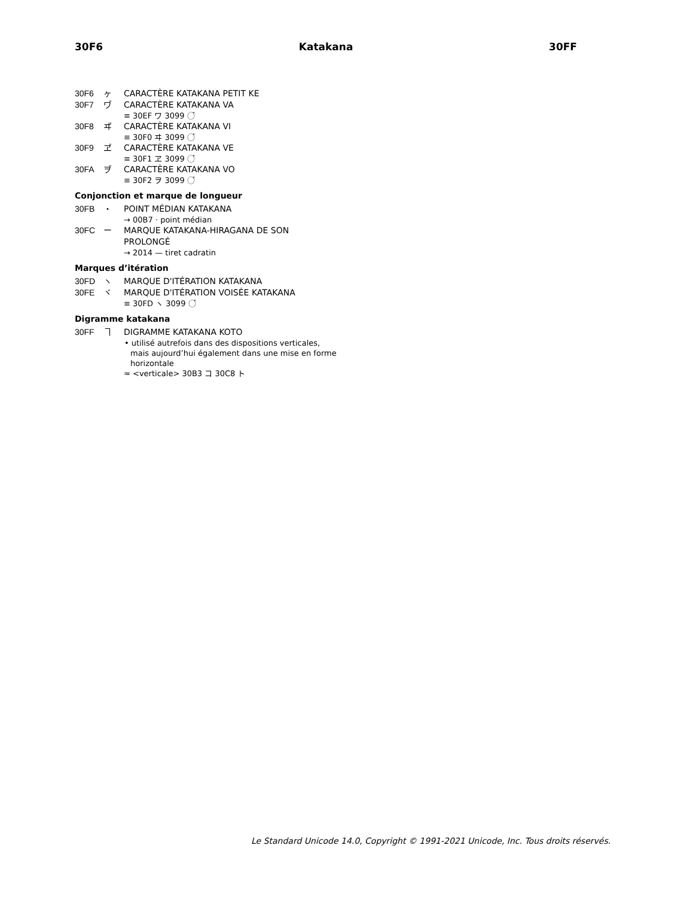30F6 Katakana 30FF
30F6 ヶ CARACTÈRE KATAKANA PETIT KE
30F7 ヷ CARACTÈRE KATAKANA VA
≡ 30EF ワ 3099 ◌゙
30F8 ヸ CARACTÈRE KATAKANA VI
≡ 30F0 ヰ 3099 ◌゙
30F9 ヹ CARACTÈRE KATAKANA VE
≡ 30F1 ヱ 3099 ◌゙
30FA ヺ CARACTÈRE KATAKANA VO
≡ 30F2 ヲ 3099 ◌゙
Conjonction et marque de longueur
30FB ・ POINT MÉDIAN KATAKANA
→ 00B7 · point médian
30FC ー MARQUE KATAKANA-HIRAGANA DE SON PROLONGÉ
→ 2014 — tiret cadratin
Marques d’itération
30FD ヽ MARQUE D'ITÉRATION KATAKANA
30FE ヾ MARQUE D'ITÉRATION VOISÉE KATAKANA
≡ 30FD ヽ 3099 ◌゙
Digramme katakana
30FF ヿ DIGRAMME KATAKANA KOTO
• utilisé autrefois dans des dispositions verticales, mais aujourd’hui également dans une mise en forme horizontale
≈ <verticale> 30B3 コ 30C8 ト
Le Standard Unicode 14.0, Copyright © 1991-2021 Unicode, Inc. Tous droits réservés.